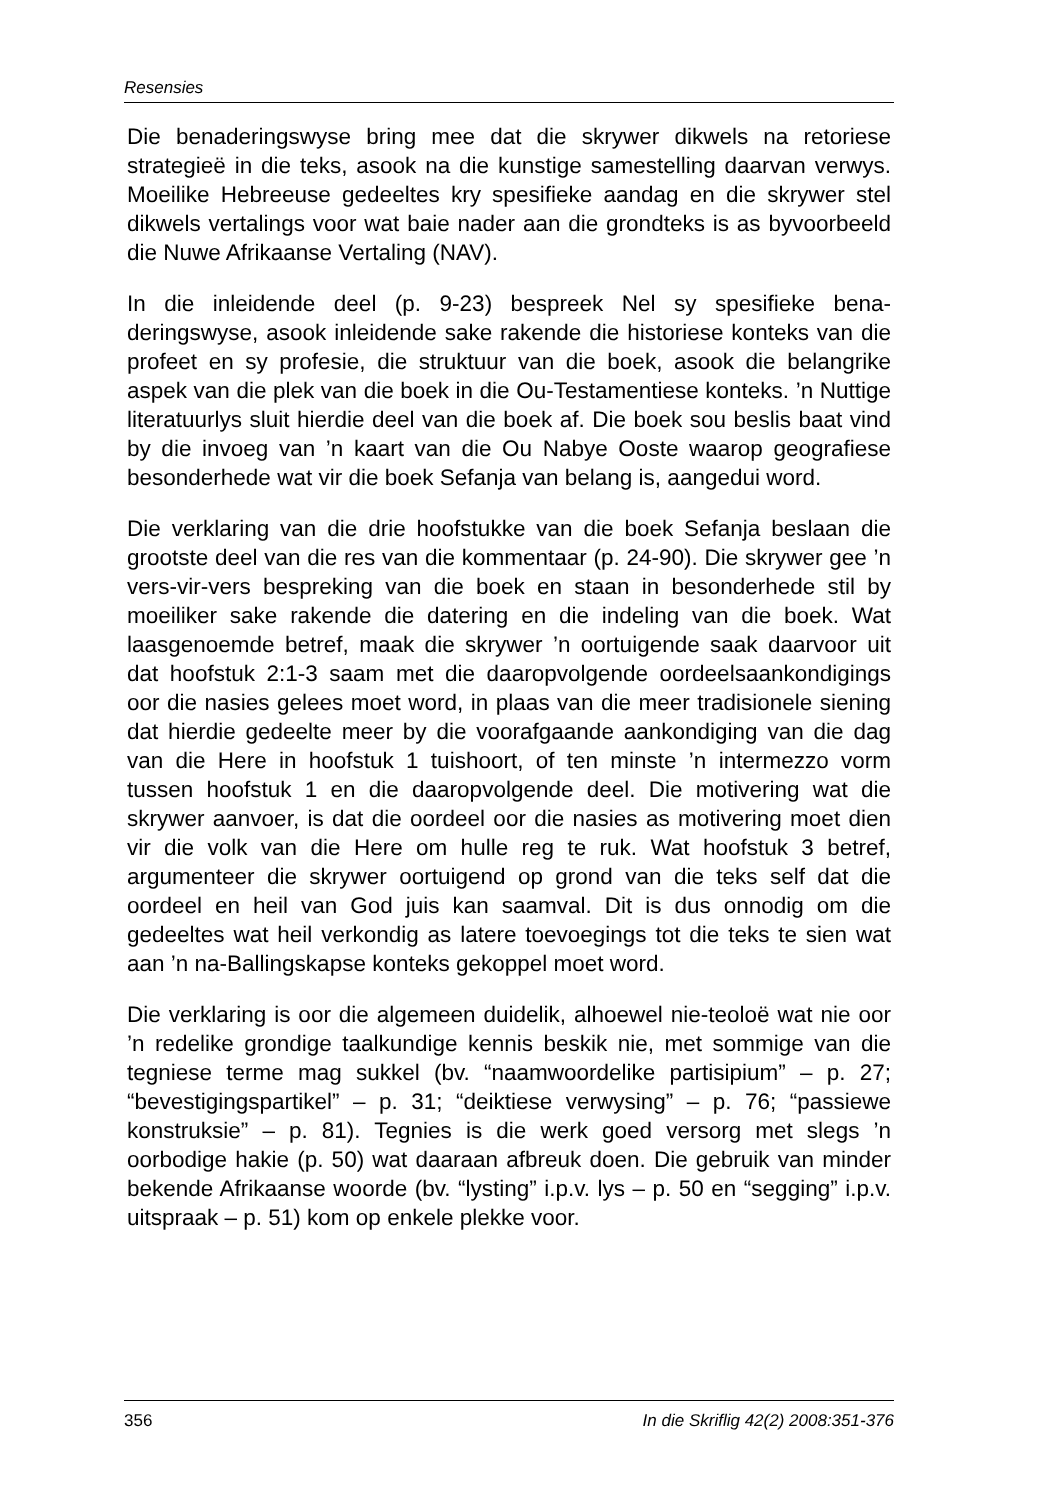Resensies
Die benaderingswyse bring mee dat die skrywer dikwels na retoriese strategieë in die teks, asook na die kunstige samestelling daarvan verwys. Moeilike Hebreeuse gedeeltes kry spesifieke aandag en die skrywer stel dikwels vertalings voor wat baie nader aan die grondteks is as byvoorbeeld die Nuwe Afrikaanse Vertaling (NAV).
In die inleidende deel (p. 9-23) bespreek Nel sy spesifieke bena­deringswyse, asook inleidende sake rakende die historiese konteks van die profeet en sy profesie, die struktuur van die boek, asook die belangrike aspek van die plek van die boek in die Ou-Testamentiese konteks. ’n Nuttige literatuurlys sluit hierdie deel van die boek af. Die boek sou beslis baat vind by die invoeg van ’n kaart van die Ou Nabye Ooste waarop geografiese besonderhede wat vir die boek Sefanja van belang is, aangedui word.
Die verklaring van die drie hoofstukke van die boek Sefanja beslaan die grootste deel van die res van die kommentaar (p. 24-90). Die skrywer gee ’n vers-vir-vers bespreking van die boek en staan in besonderhede stil by moeiliker sake rakende die datering en die indeling van die boek. Wat laasgenoemde betref, maak die skrywer ’n oortuigende saak daarvoor uit dat hoofstuk 2:1-3 saam met die daaropvolgende oordeelsaankondigings oor die nasies gelees moet word, in plaas van die meer tradisionele siening dat hierdie gedeelte meer by die voorafgaande aankondiging van die dag van die Here in hoofstuk 1 tuishoort, of ten minste ’n intermezzo vorm tussen hoof­stuk 1 en die daaropvolgende deel. Die motivering wat die skrywer aanvoer, is dat die oordeel oor die nasies as motivering moet dien vir die volk van die Here om hulle reg te ruk. Wat hoofstuk 3 betref, argumenteer die skrywer oortuigend op grond van die teks self dat die oordeel en heil van God juis kan saamval. Dit is dus onnodig om die gedeeltes wat heil verkondig as latere toevoegings tot die teks te sien wat aan ’n na-Ballingskapse konteks gekoppel moet word.
Die verklaring is oor die algemeen duidelik, alhoewel nie-teoloë wat nie oor ’n redelike grondige taalkundige kennis beskik nie, met sommige van die tegniese terme mag sukkel (bv. “naamwoordelike partisipium” – p. 27; “bevestigingspartikel” – p. 31; “deiktiese ver­wysing” – p. 76; “passiewe konstruksie” – p. 81). Tegnies is die werk goed versorg met slegs ’n oorbodige hakie (p. 50) wat daaraan afbreuk doen. Die gebruik van minder bekende Afrikaanse woorde (bv. “lysting” i.p.v. lys – p. 50 en “segging” i.p.v. uitspraak – p. 51) kom op enkele plekke voor.
356 In die Skriflig 42(2) 2008:351-376